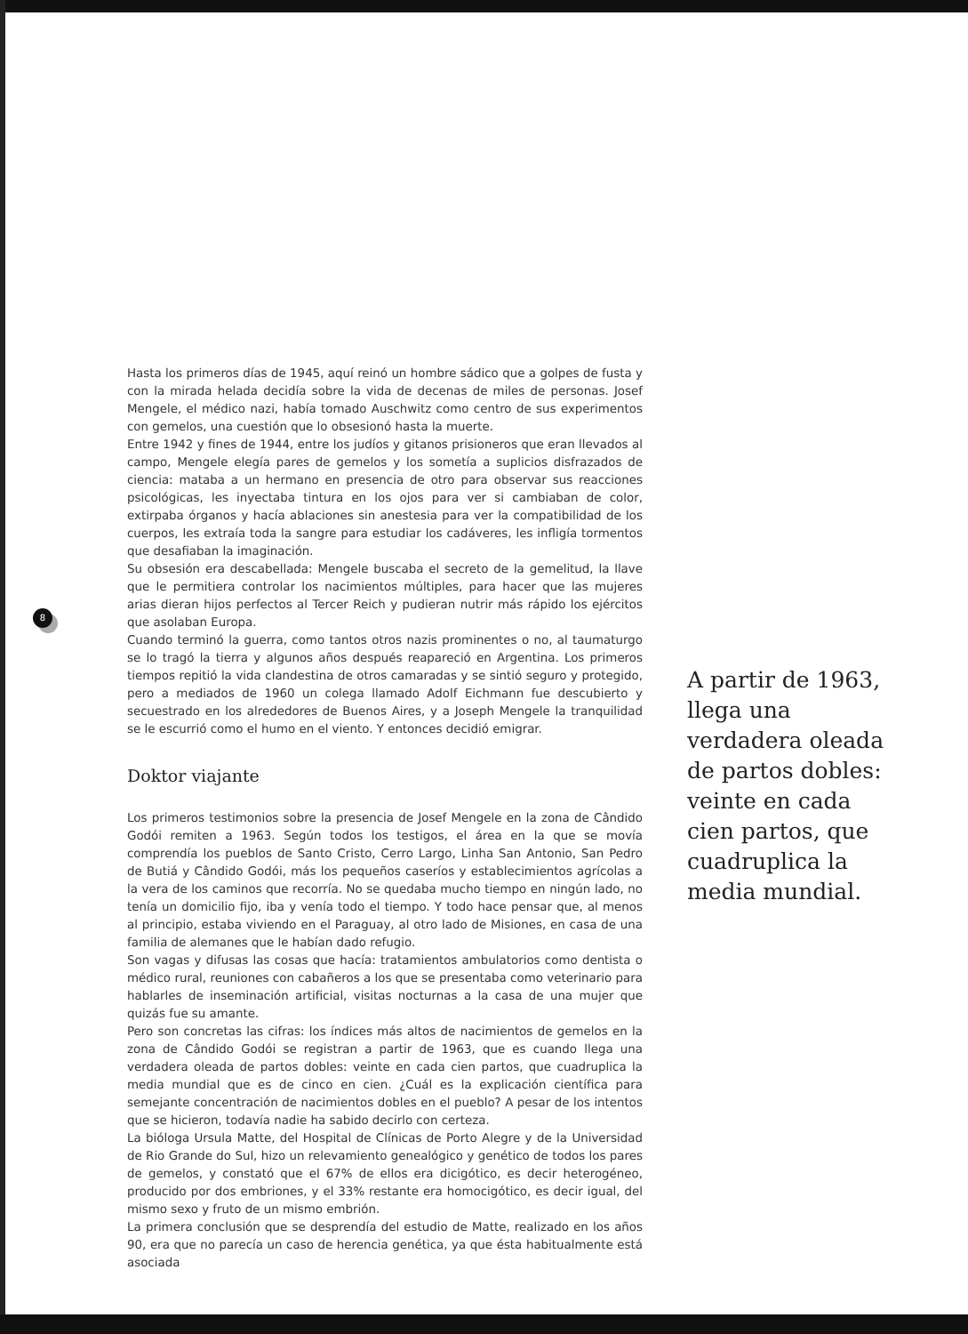8
Hasta los primeros días de 1945, aquí reinó un hombre sádico que a golpes de fusta y con la mirada helada decidía sobre la vida de decenas de miles de personas. Josef Mengele, el médico nazi, había tomado Auschwitz como centro de sus experimentos con gemelos, una cuestión que lo obsesionó hasta la muerte.
Entre 1942 y fines de 1944, entre los judíos y gitanos prisioneros que eran llevados al campo, Mengele elegía pares de gemelos y los sometía a suplicios disfrazados de ciencia: mataba a un hermano en presencia de otro para observar sus reacciones psicológicas, les inyectaba tintura en los ojos para ver si cambiaban de color, extirpaba órganos y hacía ablaciones sin anestesia para ver la compatibilidad de los cuerpos, les extraía toda la sangre para estudiar los cadáveres, les infligía tormentos que desafiaban la imaginación.
Su obsesión era descabellada: Mengele buscaba el secreto de la gemelitud, la llave que le permitiera controlar los nacimientos múltiples, para hacer que las mujeres arias dieran hijos perfectos al Tercer Reich y pudieran nutrir más rápido los ejércitos que asolaban Europa.
Cuando terminó la guerra, como tantos otros nazis prominentes o no, al taumaturgo se lo tragó la tierra y algunos años después reapareció en Argentina. Los primeros tiempos repitió la vida clandestina de otros camaradas y se sintió seguro y protegido, pero a mediados de 1960 un colega llamado Adolf Eichmann fue descubierto y secuestrado en los alrededores de Buenos Aires, y a Joseph Mengele la tranquilidad se le escurrió como el humo en el viento. Y entonces decidió emigrar.
Doktor viajante
Los primeros testimonios sobre la presencia de Josef Mengele en la zona de Cândido Godói remiten a 1963. Según todos los testigos, el área en la que se movía comprendía los pueblos de Santo Cristo, Cerro Largo, Linha San Antonio, San Pedro de Butiá y Cândido Godói, más los pequeños caseríos y establecimientos agrícolas a la vera de los caminos que recorría. No se quedaba mucho tiempo en ningún lado, no tenía un domicilio fijo, iba y venía todo el tiempo. Y todo hace pensar que, al menos al principio, estaba viviendo en el Paraguay, al otro lado de Misiones, en casa de una familia de alemanes que le habían dado refugio.
Son vagas y difusas las cosas que hacía: tratamientos ambulatorios como dentista o médico rural, reuniones con cabañeros a los que se presentaba como veterinario para hablarles de inseminación artificial, visitas nocturnas a la casa de una mujer que quizás fue su amante.
Pero son concretas las cifras: los índices más altos de nacimientos de gemelos en la zona de Cândido Godói se registran a partir de 1963, que es cuando llega una verdadera oleada de partos dobles: veinte en cada cien partos, que cuadruplica la media mundial que es de cinco en cien. ¿Cuál es la explicación científica para semejante concentración de nacimientos dobles en el pueblo? A pesar de los intentos que se hicieron, todavía nadie ha sabido decirlo con certeza.
La bióloga Ursula Matte, del Hospital de Clínicas de Porto Alegre y de la Universidad de Rio Grande do Sul, hizo un relevamiento genealógico y genético de todos los pares de gemelos, y constató que el 67% de ellos era dicigótico, es decir heterogéneo, producido por dos embriones, y el 33% restante era homocigótico, es decir igual, del mismo sexo y fruto de un mismo embrión.
La primera conclusión que se desprendía del estudio de Matte, realizado en los años 90, era que no parecía un caso de herencia genética, ya que ésta habitualmente está asociada
A partir de 1963, llega una verdadera oleada de partos dobles: veinte en cada cien partos, que cuadruplica la media mundial.